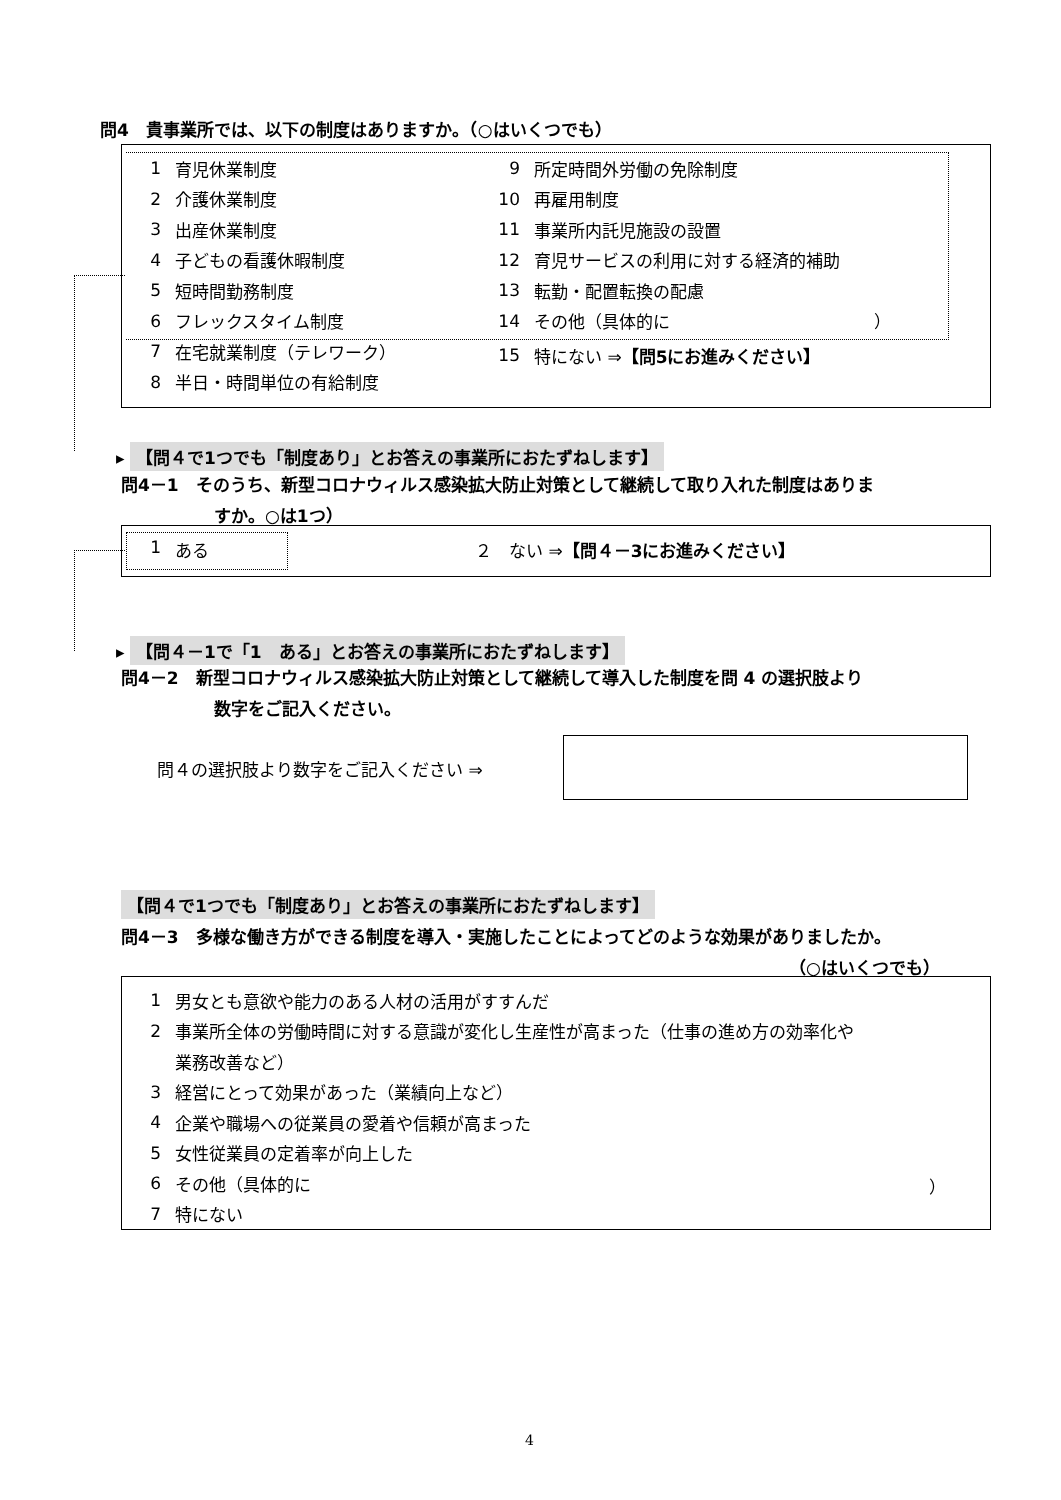問4　貴事業所では、以下の制度はありますか。（○はいくつでも）
1 育児休業制度
2 介護休業制度
3 出産休業制度
4 子どもの看護休暇制度
5 短時間勤務制度
6 フレックスタイム制度
7 在宅就業制度（テレワーク）
8 半日・時間単位の有給制度
9 所定時間外労働の免除制度
10 再雇用制度
11 事業所内託児施設の設置
12 育児サービスの利用に対する経済的補助
13 転勤・配置転換の配慮
14 その他（具体的に　　　　　　　　　　　　）
15 特にない ⇒ 【問5にお進みください】
▸ 【問４で1つでも「制度あり」とお答えの事業所におたずねします】
問4－1　そのうち、新型コロナウィルス感染拡大防止対策として継続して取り入れた制度はありま
すか。○は1つ）
1 ある ２　ない ⇒【問４－3にお進みください】
▸ 【問４－1で「1　ある」とお答えの事業所におたずねします】
問4－2　新型コロナウィルス感染拡大防止対策として継続して導入した制度を問 4 の選択肢より
数字をご記入ください。
問４の選択肢より数字をご記入ください ⇒
【問４で1つでも「制度あり」とお答えの事業所におたずねします】
問4－3　多様な働き方ができる制度を導入・実施したことによってどのような効果がありましたか。
（○はいくつでも）
1 男女とも意欲や能力のある人材の活用がすすんだ
2 事業所全体の労働時間に対する意識が変化し生産性が高まった（仕事の進め方の効率化や
業務改善など）
3 経営にとって効果があった（業績向上など）
4 企業や職場への従業員の愛着や信頼が高まった
5 女性従業員の定着率が向上した
6 その他（具体的に ）
7 特にない
4